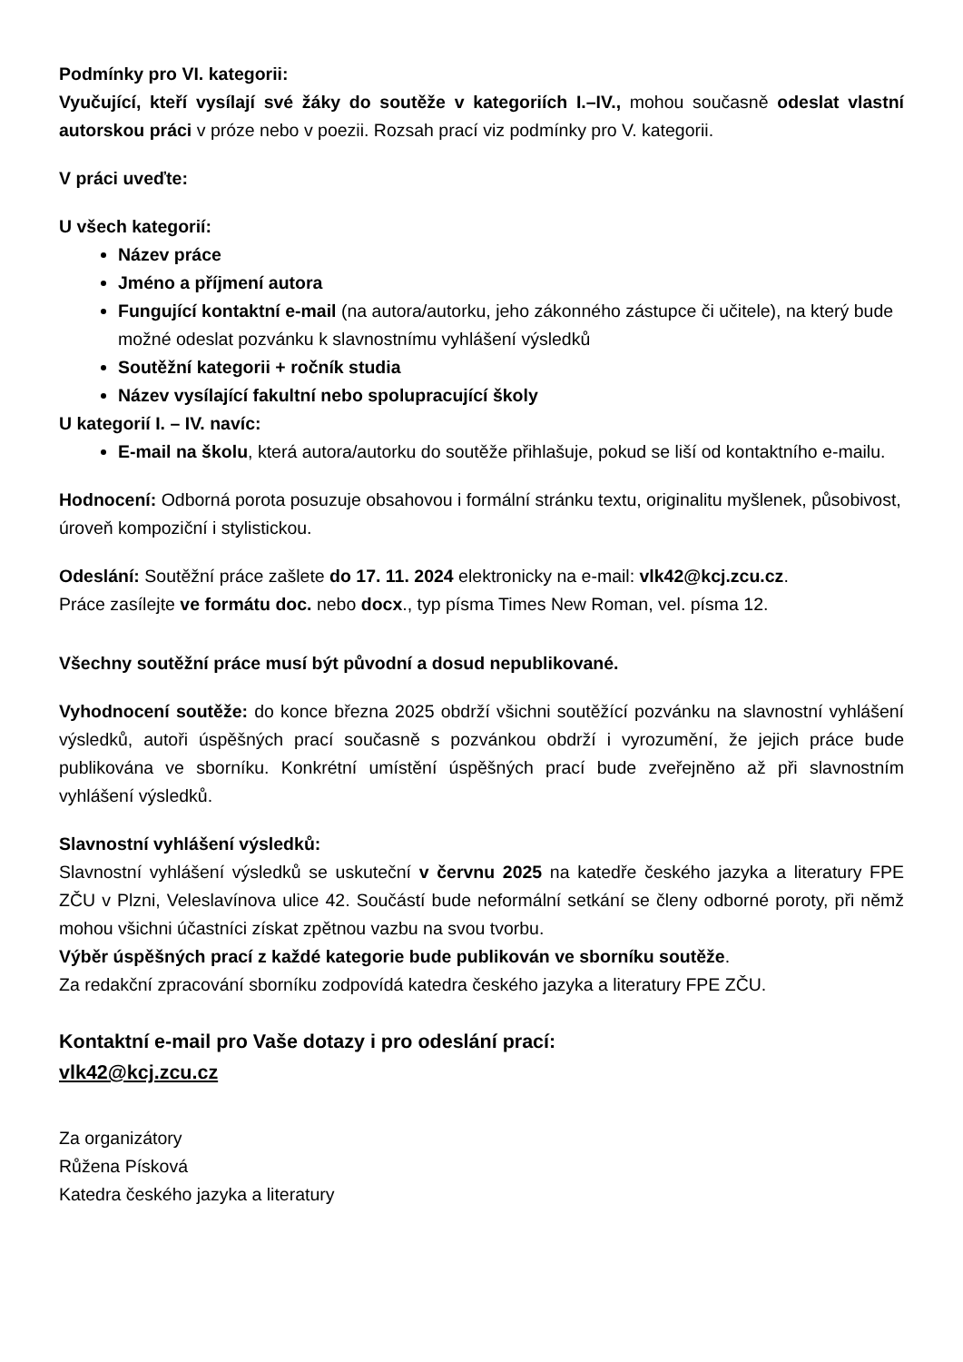Podmínky pro VI. kategorii:
Vyučující, kteří vysílají své žáky do soutěže v kategoriích I.–IV., mohou současně odeslat vlastní autorskou práci v próze nebo v poezii. Rozsah prací viz podmínky pro V. kategorii.
V práci uveďte:
U všech kategorií:
Název práce
Jméno a příjmení autora
Fungující kontaktní e-mail (na autora/autorku, jeho zákonného zástupce či učitele), na který bude možné odeslat pozvánku k slavnostnímu vyhlášení výsledků
Soutěžní kategorii + ročník studia
Název vysílající fakultní nebo spolupracující školy
U kategorií I. – IV. navíc:
E-mail na školu, která autora/autorku do soutěže přihlašuje, pokud se liší od kontaktního e-mailu.
Hodnocení: Odborná porota posuzuje obsahovou i formální stránku textu, originalitu myšlenek, působivost, úroveň kompoziční i stylistickou.
Odeslání: Soutěžní práce zašlete do 17. 11. 2024 elektronicky na e-mail: vlk42@kcj.zcu.cz.
Práce zasílejte ve formátu doc. nebo docx., typ písma Times New Roman, vel. písma 12.
Všechny soutěžní práce musí být původní a dosud nepublikované.
Vyhodnocení soutěže: do konce března 2025 obdrží všichni soutěžící pozvánku na slavnostní vyhlášení výsledků, autoři úspěšných prací současně s pozvánkou obdrží i vyrozumění, že jejich práce bude publikována ve sborníku. Konkrétní umístění úspěšných prací bude zveřejněno až při slavnostním vyhlášení výsledků.
Slavnostní vyhlášení výsledků:
Slavnostní vyhlášení výsledků se uskuteční v červnu 2025 na katedře českého jazyka a literatury FPE ZČU v Plzni, Veleslavínova ulice 42. Součástí bude neformální setkání se členy odborné poroty, při němž mohou všichni účastníci získat zpětnou vazbu na svou tvorbu.
Výběr úspěšných prací z každé kategorie bude publikován ve sborníku soutěže.
Za redakční zpracování sborníku zodpovídá katedra českého jazyka a literatury FPE ZČU.
Kontaktní e-mail pro Vaše dotazy i pro odeslání prací:
vlk42@kcj.zcu.cz
Za organizátory
Růžena Písková
Katedra českého jazyka a literatury